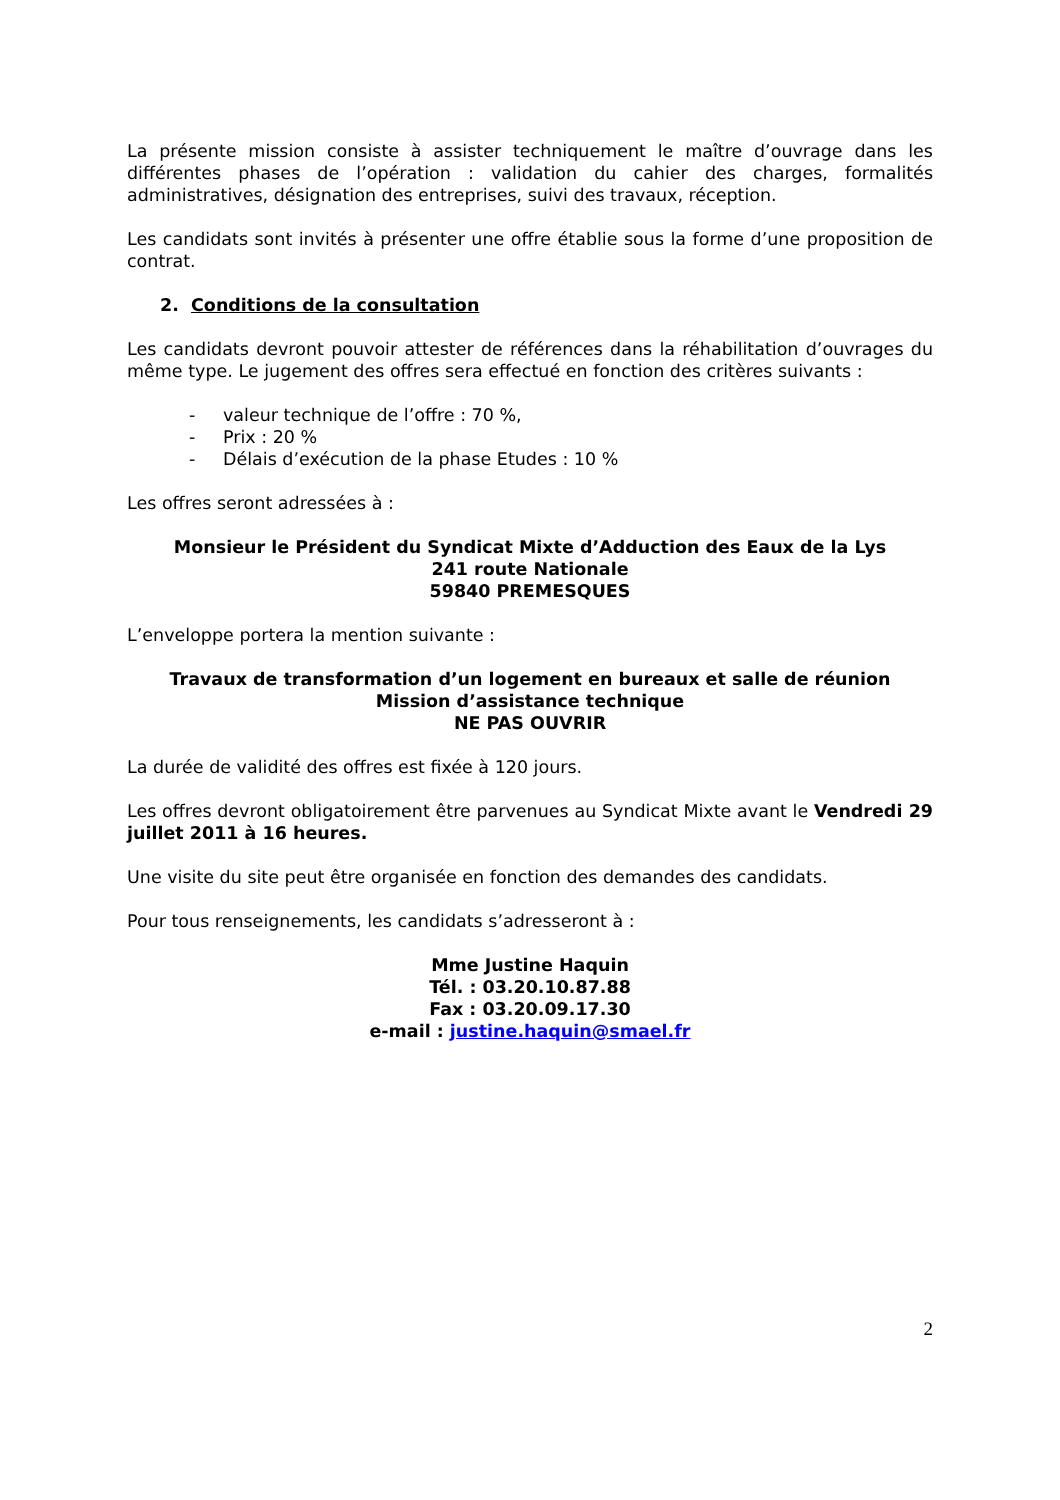La présente mission consiste à assister techniquement le maître d’ouvrage dans les différentes phases de l’opération : validation du cahier des charges, formalités administratives, désignation des entreprises, suivi des travaux, réception.
Les candidats sont invités à présenter une offre établie sous la forme d’une proposition de contrat.
2. Conditions de la consultation
Les candidats devront pouvoir attester de références dans la réhabilitation d’ouvrages du même type. Le jugement des offres sera effectué en fonction des critères suivants :
- valeur technique de l’offre : 70 %,
- Prix : 20 %
- Délais d’exécution de la phase Etudes : 10 %
Les offres seront adressées à :
Monsieur le Président du Syndicat Mixte d’Adduction des Eaux de la Lys
241 route Nationale
59840 PREMESQUES
L’enveloppe portera la mention suivante :
Travaux de transformation d’un logement en bureaux et salle de réunion
Mission d’assistance technique
NE PAS OUVRIR
La durée de validité des offres est fixée à 120 jours.
Les offres devront obligatoirement être parvenues au Syndicat Mixte avant le Vendredi 29 juillet 2011 à 16 heures.
Une visite du site peut être organisée en fonction des demandes des candidats.
Pour tous renseignements, les candidats s’adresseront à :
Mme Justine Haquin
Tél. : 03.20.10.87.88
Fax : 03.20.09.17.30
e-mail : justine.haquin@smael.fr
2